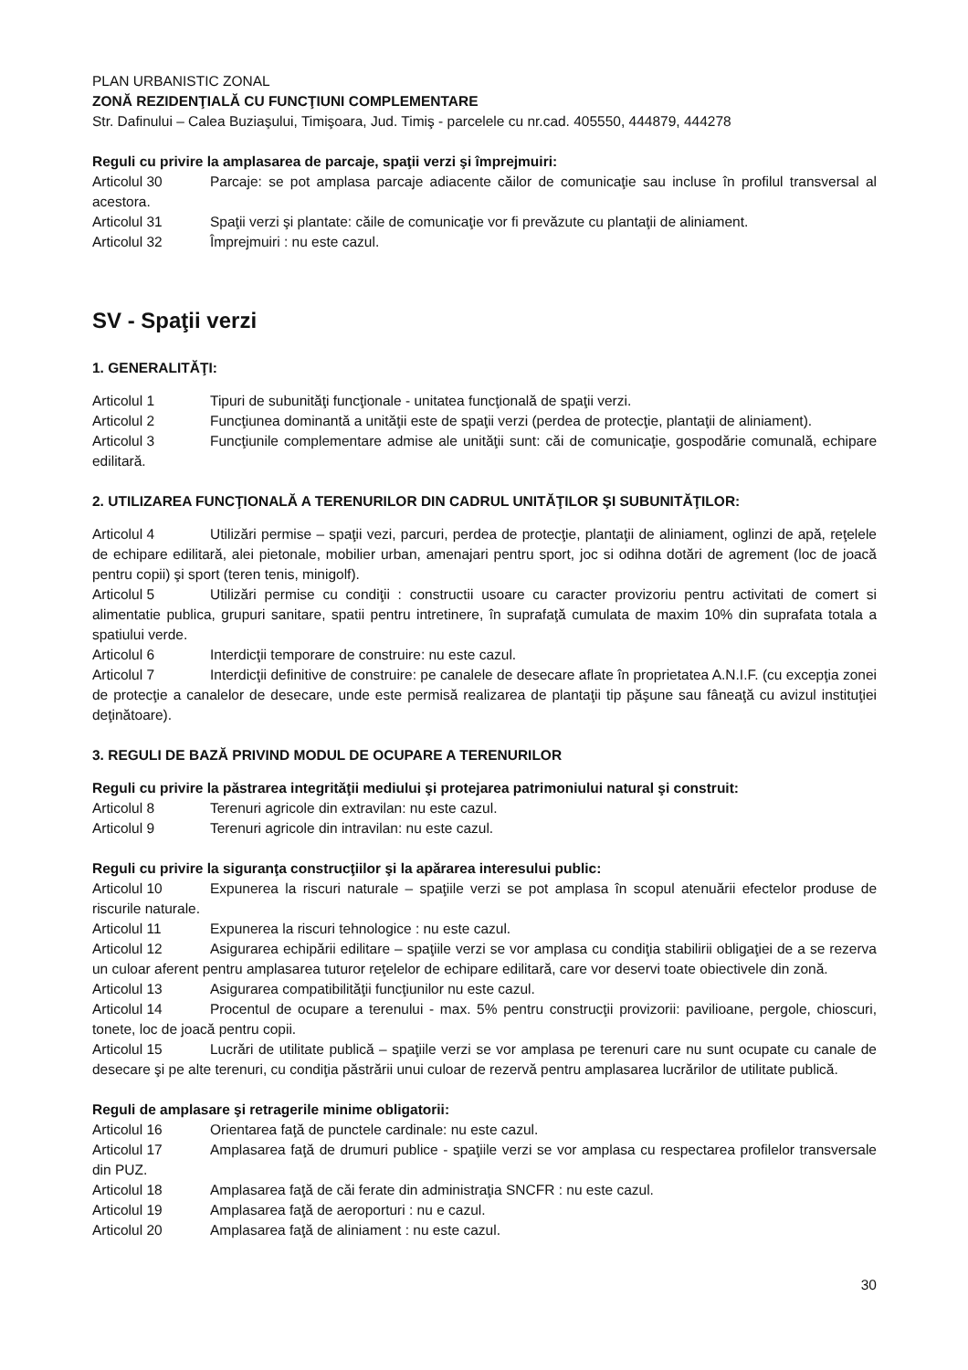PLAN URBANISTIC ZONAL
ZONĂ REZIDENŢIALĂ CU FUNCŢIUNI COMPLEMENTARE
Str. Dafinului – Calea Buziaşului, Timişoara, Jud. Timiş - parcelele cu nr.cad. 405550, 444879, 444278
Reguli cu privire la amplasarea de parcaje, spaţii verzi şi împrejmuiri:
Articolul 30 Parcaje: se pot amplasa parcaje adiacente căilor de comunicaţie sau incluse în profilul transversal al acestora.
Articolul 31 Spaţii verzi şi plantate: căile de comunicaţie vor fi prevăzute cu plantaţii de aliniament.
Articolul 32 Împrejmuiri : nu este cazul.
SV - Spaţii verzi
1. GENERALITĂŢI:
Articolul 1 Tipuri de subunităţi funcţionale - unitatea funcţională de spaţii verzi.
Articolul 2 Funcţiunea dominantă a unităţii este de spaţii verzi (perdea de protecţie, plantaţii de aliniament).
Articolul 3 Funcţiunile complementare admise ale unităţii sunt: căi de comunicaţie, gospodărie comunală, echipare edilitară.
2. UTILIZAREA FUNCŢIONALĂ A TERENURILOR DIN CADRUL UNITĂŢILOR ŞI SUBUNITĂŢILOR:
Articolul 4 Utilizări permise – spaţii vezi, parcuri, perdea de protecţie, plantaţii de aliniament, oglinzi de apă, reţelele de echipare edilitară, alei pietonale, mobilier urban, amenajari pentru sport, joc si odihna dotări de agrement (loc de joacă pentru copii) şi sport (teren tenis, minigolf).
Articolul 5 Utilizări permise cu condiţii : constructii usoare cu caracter provizoriu pentru activitati de comert si alimentatie publica, grupuri sanitare, spatii pentru intretinere, în suprafaţă cumulata de maxim 10% din suprafata totala a spatiului verde.
Articolul 6 Interdicţii temporare de construire: nu este cazul.
Articolul 7 Interdicţii definitive de construire: pe canalele de desecare aflate în proprietatea A.N.I.F. (cu excepţia zonei de protecţie a canalelor de desecare, unde este permisă realizarea de plantaţii tip păşune sau fâneaţă cu avizul instituţiei deţinătoare).
3. REGULI DE BAZĂ PRIVIND MODUL DE OCUPARE A TERENURILOR
Reguli cu privire la păstrarea integrităţii mediului şi protejarea patrimoniului natural şi construit:
Articolul 8 Terenuri agricole din extravilan: nu este cazul.
Articolul 9 Terenuri agricole din intravilan: nu este cazul.
Reguli cu privire la siguranţa construcţiilor şi la apărarea interesului public:
Articolul 10 Expunerea la riscuri naturale – spaţiile verzi se pot amplasa în scopul atenuării efectelor produse de riscurile naturale.
Articolul 11 Expunerea la riscuri tehnologice : nu este cazul.
Articolul 12 Asigurarea echipării edilitare – spaţiile verzi se vor amplasa cu condiţia stabilirii obligaţiei de a se rezerva un culoar aferent pentru amplasarea tuturor reţelelor de echipare edilitară, care vor deservi toate obiectivele din zonă.
Articolul 13 Asigurarea compatibilităţii funcţiunilor nu este cazul.
Articolul 14 Procentul de ocupare a terenului - max. 5% pentru construcţii provizorii: pavilioane, pergole, chioscuri, tonete, loc de joacă pentru copii.
Articolul 15 Lucrări de utilitate publică – spaţiile verzi se vor amplasa pe terenuri care nu sunt ocupate cu canale de desecare şi pe alte terenuri, cu condiţia păstrării unui culoar de rezervă pentru amplasarea lucrărilor de utilitate publică.
Reguli de amplasare şi retragerile minime obligatorii:
Articolul 16 Orientarea faţă de punctele cardinale: nu este cazul.
Articolul 17 Amplasarea faţă de drumuri publice - spaţiile verzi se vor amplasa cu respectarea profilelor transversale din PUZ.
Articolul 18 Amplasarea faţă de căi ferate din administraţia SNCFR : nu este cazul.
Articolul 19 Amplasarea faţă de aeroporturi : nu e cazul.
Articolul 20 Amplasarea faţă de aliniament : nu este cazul.
30